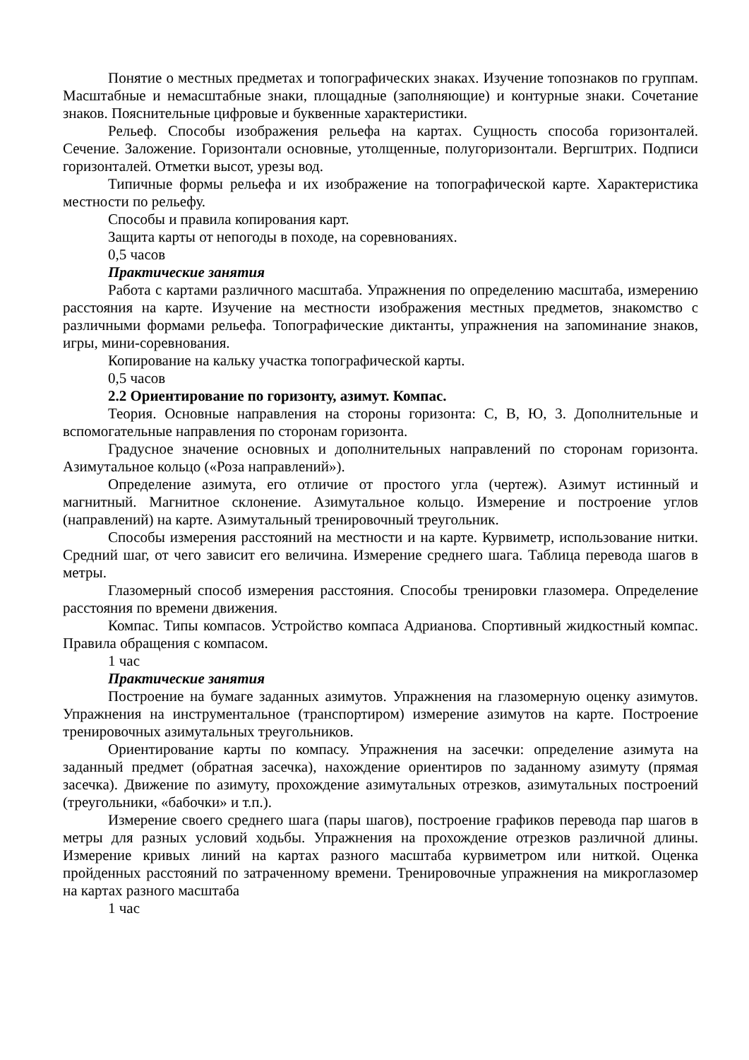Понятие о местных предметах и топографических знаках. Изучение топознаков по группам. Масштабные и немасштабные знаки, площадные (заполняющие) и контурные знаки. Сочетание знаков. Пояснительные цифровые и буквенные характеристики.
Рельеф. Способы изображения рельефа на картах. Сущность способа горизонталей. Сечение. Заложение. Горизонтали основные, утолщенные, полугоризонтали. Вергштрих. Подписи горизонталей. Отметки высот, урезы вод.
Типичные формы рельефа и их изображение на топографической карте. Характеристика местности по рельефу.
Способы и правила копирования карт.
Защита карты от непогоды в походе, на соревнованиях.
0,5 часов
Практические занятия
Работа с картами различного масштаба. Упражнения по определению масштаба, измерению расстояния на карте. Изучение на местности изображения местных предметов, знакомство с различными формами рельефа. Топографические диктанты, упражнения на запоминание знаков, игры, мини-соревнования.
Копирование на кальку участка топографической карты.
0,5 часов
2.2 Ориентирование по горизонту, азимут. Компас.
Теория. Основные направления на стороны горизонта: С, В, Ю, 3. Дополнительные и вспомогательные направления по сторонам горизонта.
Градусное значение основных и дополнительных направлений по сторонам горизонта. Азимутальное кольцо («Роза направлений»).
Определение азимута, его отличие от простого угла (чертеж). Азимут истинный и магнитный. Магнитное склонение. Азимутальное кольцо. Измерение и построение углов (направлений) на карте. Азимутальный тренировочный треугольник.
Способы измерения расстояний на местности и на карте. Курвиметр, использование нитки. Средний шаг, от чего зависит его величина. Измерение среднего шага. Таблица перевода шагов в метры.
Глазомерный способ измерения расстояния. Способы тренировки глазомера. Определение расстояния по времени движения.
Компас. Типы компасов. Устройство компаса Адрианова. Спортивный жидкостный компас. Правила обращения с компасом.
1 час
Практические занятия
Построение на бумаге заданных азимутов. Упражнения на глазомерную оценку азимутов. Упражнения на инструментальное (транспортиром) измерение азимутов на карте. Построение тренировочных азимутальных треугольников.
Ориентирование карты по компасу. Упражнения на засечки: определение азимута на заданный предмет (обратная засечка), нахождение ориентиров по заданному азимуту (прямая засечка). Движение по азимуту, прохождение азимутальных отрезков, азимутальных построений (треугольники, «бабочки» и т.п.).
Измерение своего среднего шага (пары шагов), построение графиков перевода пар шагов в метры для разных условий ходьбы. Упражнения на прохождение отрезков различной длины. Измерение кривых линий на картах разного масштаба курвиметром или ниткой. Оценка пройденных расстояний по затраченному времени. Тренировочные упражнения на микроглазомер на картах разного масштаба
1 час